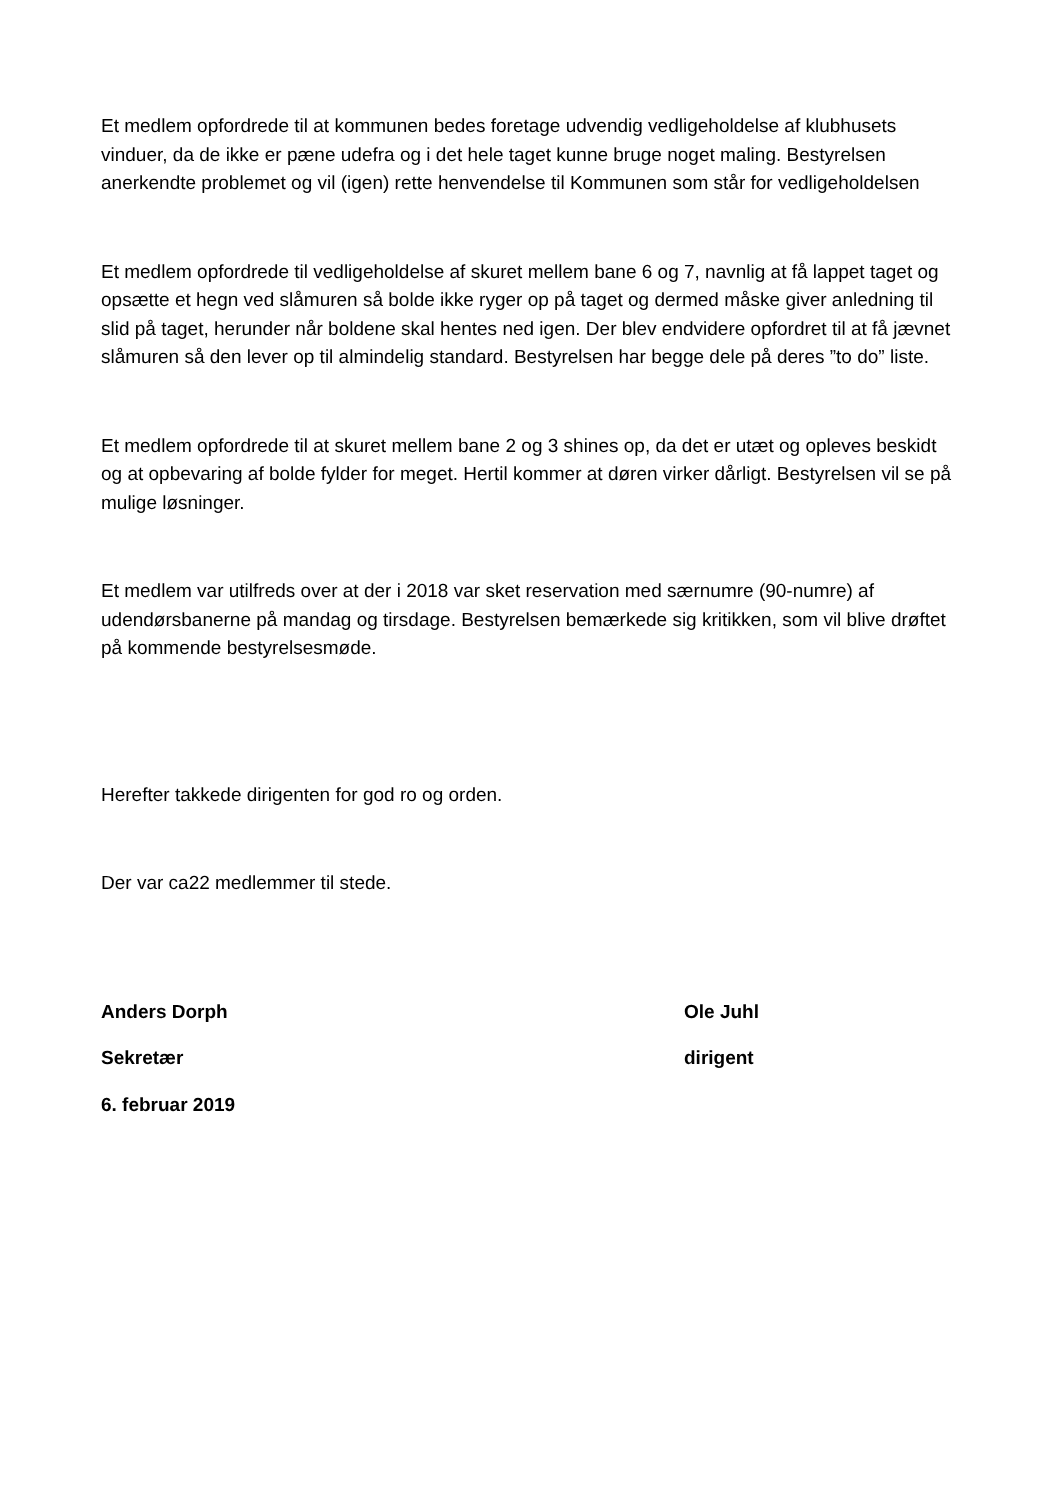Et medlem opfordrede til at kommunen bedes foretage udvendig vedligeholdelse af klubhusets vinduer, da de ikke er pæne udefra og i det hele taget kunne bruge noget maling. Bestyrelsen anerkendte problemet og vil (igen) rette henvendelse til Kommunen som står for vedligeholdelsen
Et medlem opfordrede til vedligeholdelse af skuret mellem bane 6 og 7, navnlig at få lappet taget og opsætte et hegn ved slåmuren så bolde ikke ryger op på taget og dermed måske giver anledning til slid på taget, herunder når boldene skal hentes ned igen. Der blev endvidere opfordret til at få jævnet slåmuren så den lever op til almindelig standard. Bestyrelsen har begge dele på deres ”to do” liste.
Et medlem opfordrede til at skuret mellem bane 2 og 3 shines op, da det er utæt og opleves beskidt og at opbevaring af bolde fylder for meget. Hertil kommer at døren virker dårligt. Bestyrelsen vil se på mulige løsninger.
Et medlem var utilfreds over at der i 2018 var sket reservation med særnumre (90-numre) af udendørsbanerne på mandag og tirsdage. Bestyrelsen bemærkede sig kritikken, som vil blive drøftet på kommende bestyrelsesmøde.
Herefter takkede dirigenten for god ro og orden.
Der var ca22 medlemmer til stede.
Anders Dorph Ole Juhl
Sekretær dirigent
6. februar 2019